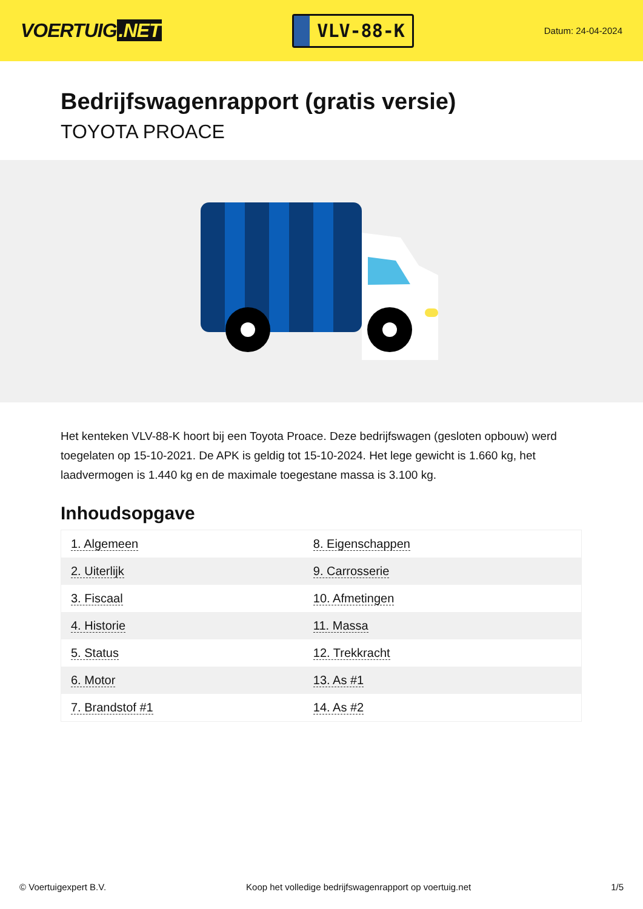VOERTUIG.NET
VLV-88-K
Datum: 24-04-2024
Bedrijfswagenrapport (gratis versie)
TOYOTA PROACE
Het kenteken VLV-88-K hoort bij een Toyota Proace. Deze bedrijfswagen (gesloten opbouw) werd toegelaten op 15-10-2021. De APK is geldig tot 15-10-2024. Het lege gewicht is 1.660 kg, het laadvermogen is 1.440 kg en de maximale toegestane massa is 3.100 kg.
Inhoudsopgave
| 1. Algemeen | 8. Eigenschappen |
| 2. Uiterlijk | 9. Carrosserie |
| 3. Fiscaal | 10. Afmetingen |
| 4. Historie | 11. Massa |
| 5. Status | 12. Trekkracht |
| 6. Motor | 13. As #1 |
| 7. Brandstof #1 | 14. As #2 |
© Voertuigexpert B.V. Koop het volledige bedrijfswagenrapport op voertuig.net 1/5